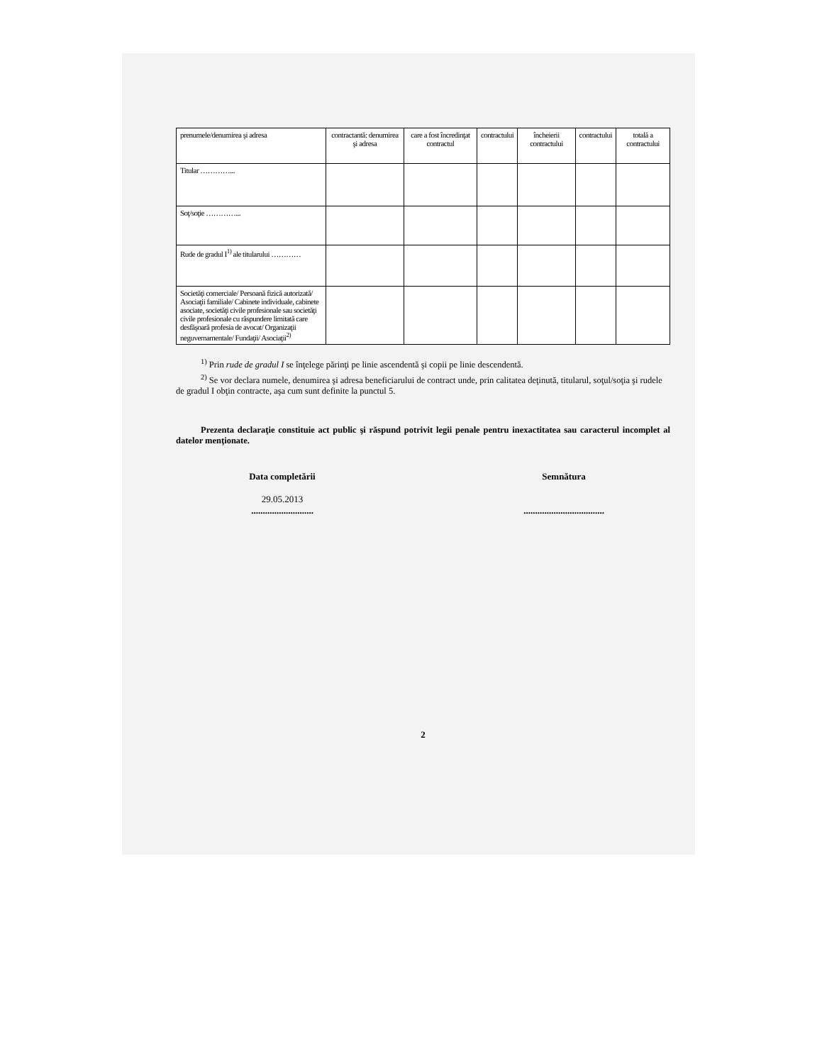| prenumele/denumirea şi adresa | contractantă: denumirea şi adresa | care a fost încredinţat contractul | contractului | încheierii contractului | contractului | totală a contractului |
| Titular …………... | | | | | | |
| Soţ/soţie …………... | | | | | | |
| Rude de gradul I<sup>1)</sup> ale titularului ………… | | | | | | |
| Societăţi comerciale/ Persoană fizică autorizată/ Asociaţii familiale/ Cabinete individuale, cabinete asociate, societăţi civile profesionale sau societăţi civile profesionale cu răspundere limitată care desfăşoară profesia de avocat/ Organizaţii neguvernamentale/ Fundaţii/ Asociaţii<sup>2)</sup> | | | | | | |
<sup>1)</sup> Prin rude de gradul I se înţelege părinţi pe linie ascendentă şi copii pe linie descendentă.
<sup>2)</sup> Se vor declara numele, denumirea şi adresa beneficiarului de contract unde, prin calitatea deţinută, titularul, soţul/soţia şi rudele de gradul I obţin contracte, aşa cum sunt definite la punctul 5.
Prezenta declaraţie constituie act public şi răspund potrivit legii penale pentru inexactitatea sau caracterul incomplet al datelor menţionate.
Data completării
29.05.2013
...........................
Semnătura
...................................
2